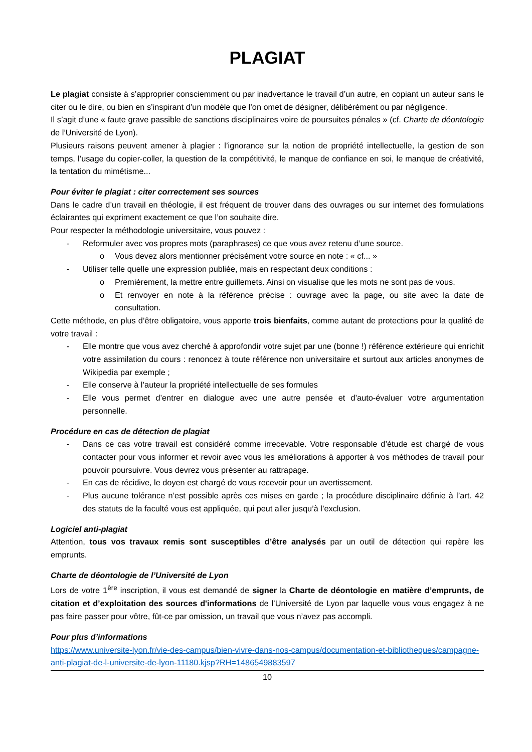PLAGIAT
Le plagiat consiste à s’approprier consciemment ou par inadvertance le travail d’un autre, en copiant un auteur sans le citer ou le dire, ou bien en s’inspirant d’un modèle que l’on omet de désigner, délibérément ou par négligence.
Il s’agit d’une « faute grave passible de sanctions disciplinaires voire de poursuites pénales » (cf. Charte de déontologie de l’Université de Lyon).
Plusieurs raisons peuvent amener à plagier : l’ignorance sur la notion de propriété intellectuelle, la gestion de son temps, l’usage du copier-coller, la question de la compétitivité, le manque de confiance en soi, le manque de créativité, la tentation du mimétisme...
Pour éviter le plagiat : citer correctement ses sources
Dans le cadre d’un travail en théologie, il est fréquent de trouver dans des ouvrages ou sur internet des formulations éclairantes qui expriment exactement ce que l’on souhaite dire.
Pour respecter la méthodologie universitaire, vous pouvez :
- Reformuler avec vos propres mots (paraphrases) ce que vous avez retenu d’une source.
o Vous devez alors mentionner précisément votre source en note : « cf... »
- Utiliser telle quelle une expression publiée, mais en respectant deux conditions :
o Premièrement, la mettre entre guillemets. Ainsi on visualise que les mots ne sont pas de vous.
o Et renvoyer en note à la référence précise : ouvrage avec la page, ou site avec la date de consultation.
Cette méthode, en plus d’être obligatoire, vous apporte trois bienfaits, comme autant de protections pour la qualité de votre travail :
- Elle montre que vous avez cherché à approfondir votre sujet par une (bonne !) référence extérieure qui enrichit votre assimilation du cours : renoncez à toute référence non universitaire et surtout aux articles anonymes de Wikipedia par exemple ;
- Elle conserve à l’auteur la propriété intellectuelle de ses formules
- Elle vous permet d’entrer en dialogue avec une autre pensée et d’auto-évaluer votre argumentation personnelle.
Procédure en cas de détection de plagiat
- Dans ce cas votre travail est considéré comme irrecevable. Votre responsable d’étude est chargé de vous contacter pour vous informer et revoir avec vous les améliorations à apporter à vos méthodes de travail pour pouvoir poursuivre. Vous devrez vous présenter au rattrapage.
- En cas de récidive, le doyen est chargé de vous recevoir pour un avertissement.
- Plus aucune tolérance n’est possible après ces mises en garde ; la procédure disciplinaire définie à l’art. 42 des statuts de la faculté vous est appliquée, qui peut aller jusqu’à l’exclusion.
Logiciel anti-plagiat
Attention, tous vos travaux remis sont susceptibles d’être analysés par un outil de détection qui repère les emprunts.
Charte de déontologie de l’Université de Lyon
Lors de votre 1<sup>ère</sup> inscription, il vous est demandé de signer la Charte de déontologie en matière d’emprunts, de citation et d’exploitation des sources d'informations de l’Université de Lyon par laquelle vous vous engagez à ne pas faire passer pour vôtre, fût-ce par omission, un travail que vous n’avez pas accompli.
Pour plus d’informations
https://www.universite-lyon.fr/vie-des-campus/bien-vivre-dans-nos-campus/documentation-et-bibliotheques/campagne-anti-plagiat-de-l-universite-de-lyon-11180.kjsp?RH=1486549883597
10